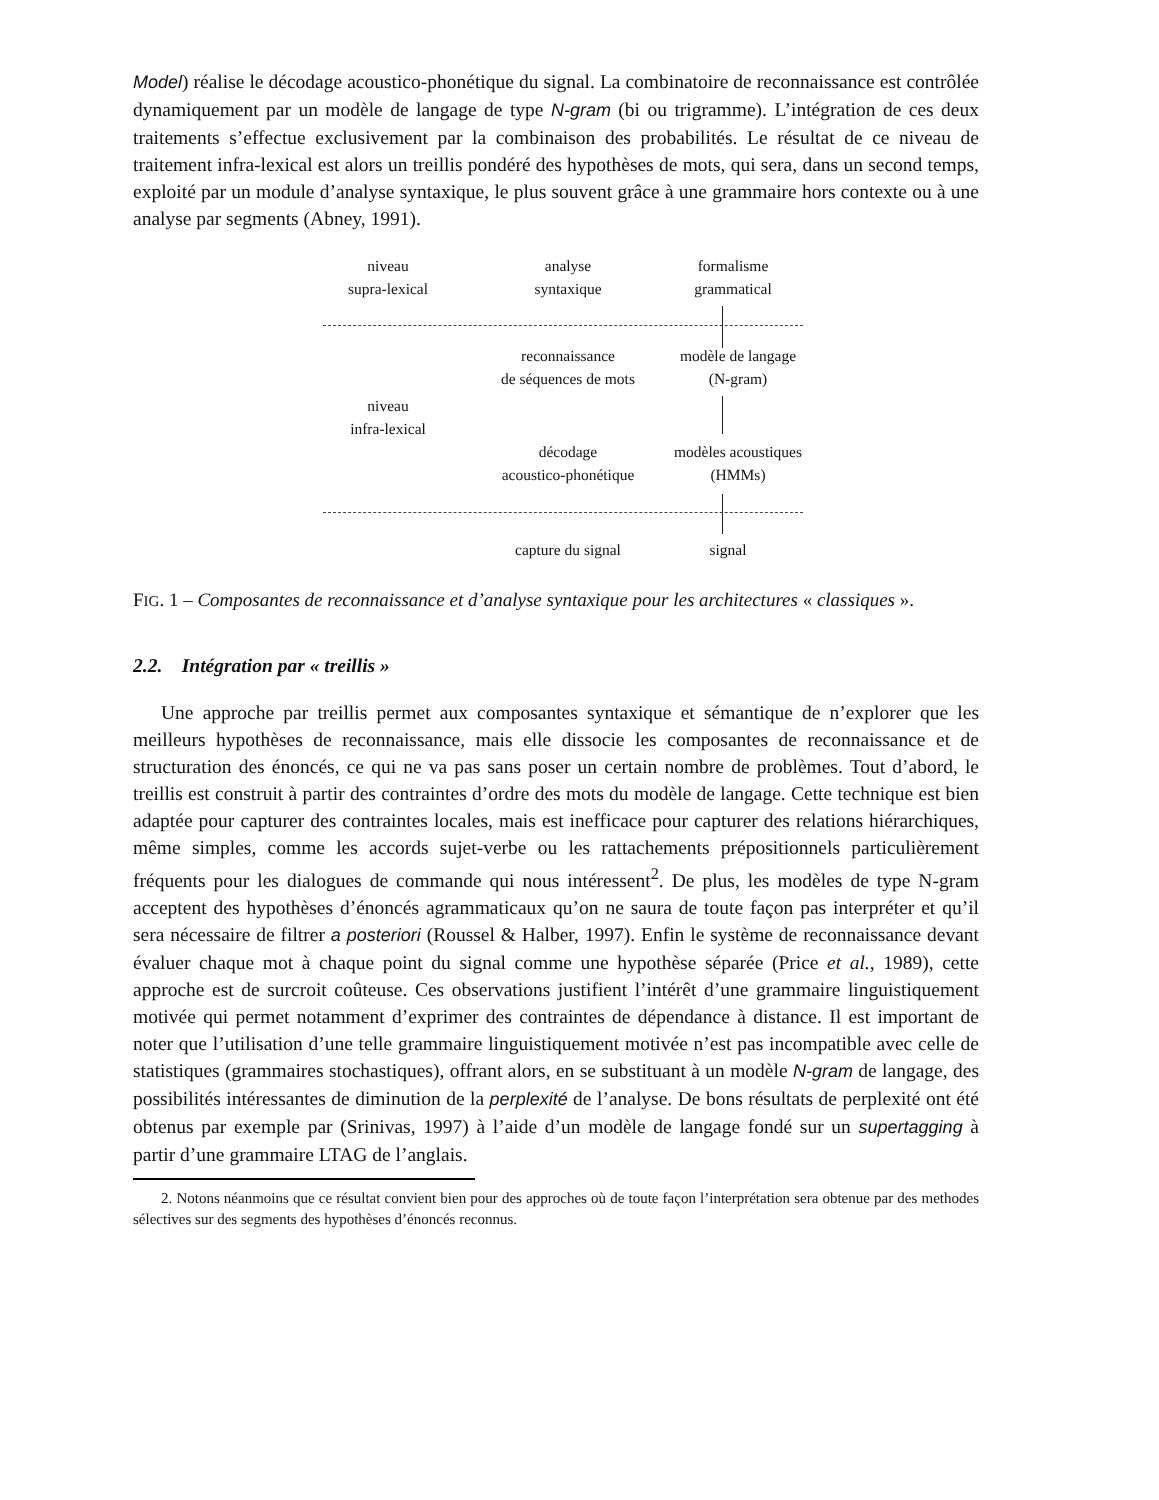Model) réalise le décodage acoustico-phonétique du signal. La combinatoire de reconnaissance est contrôlée dynamiquement par un modèle de langage de type N-gram (bi ou trigramme). L’intégration de ces deux traitements s’effectue exclusivement par la combinaison des probabilités. Le résultat de ce niveau de traitement infra-lexical est alors un treillis pondéré des hypothèses de mots, qui sera, dans un second temps, exploité par un module d’analyse syntaxique, le plus souvent grâce à une grammaire hors contexte ou à une analyse par segments (Abney, 1991).
niveau
supra-lexical
analyse
syntaxique
formalisme
grammatical
reconnaissance
de séquences de mots
modèle de langage
(N-gram)
niveau
infra-lexical
décodage
acoustico-phonétique
modèles acoustiques
(HMMs)
capture du signal signal
FIG. 1 – Composantes de reconnaissance et d’analyse syntaxique pour les architectures « classiques ».
2.2. Intégration par « treillis »
Une approche par treillis permet aux composantes syntaxique et sémantique de n’explorer que les meilleurs hypothèses de reconnaissance, mais elle dissocie les composantes de reconnaissance et de structuration des énoncés, ce qui ne va pas sans poser un certain nombre de problèmes. Tout d’abord, le treillis est construit à partir des contraintes d’ordre des mots du modèle de langage. Cette technique est bien adaptée pour capturer des contraintes locales, mais est inefficace pour capturer des relations hiérarchiques, même simples, comme les accords sujet-verbe ou les rattachements prépositionnels particulièrement fréquents pour les dialogues de commande qui nous intéressent<sup>2</sup>. De plus, les modèles de type N-gram acceptent des hypothèses d’énoncés agrammaticaux qu’on ne saura de toute façon pas interpréter et qu’il sera nécessaire de filtrer a posteriori (Roussel & Halber, 1997). Enfin le système de reconnaissance devant évaluer chaque mot à chaque point du signal comme une hypothèse séparée (Price et al., 1989), cette approche est de surcroit coûteuse. Ces observations justifient l’intérêt d’une grammaire linguistiquement motivée qui permet notamment d’exprimer des contraintes de dépendance à distance. Il est important de noter que l’utilisation d’une telle grammaire linguistiquement motivée n’est pas incompatible avec celle de statistiques (grammaires stochastiques), offrant alors, en se substituant à un modèle N-gram de langage, des possibilités intéressantes de diminution de la perplexité de l’analyse. De bons résultats de perplexité ont été obtenus par exemple par (Srinivas, 1997) à l’aide d’un modèle de langage fondé sur un supertagging à partir d’une grammaire LTAG de l’anglais.
2. Notons néanmoins que ce résultat convient bien pour des approches où de toute façon l’interprétation sera obtenue par des methodes sélectives sur des segments des hypothèses d’énoncés reconnus.